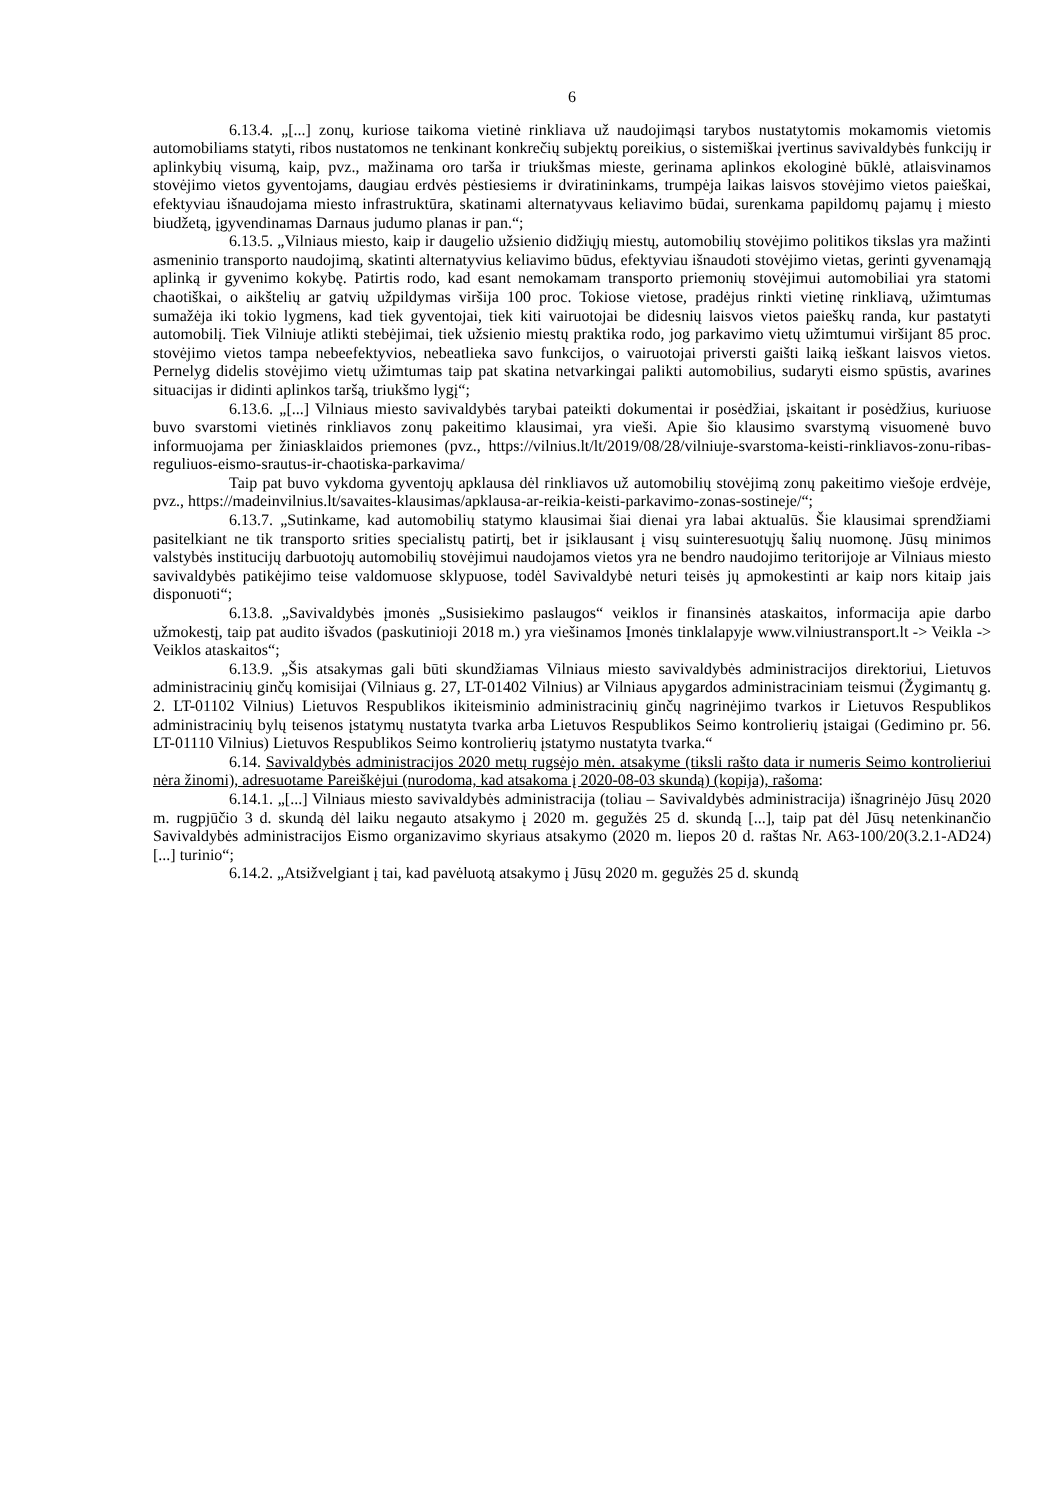6
6.13.4. „[...] zonų, kuriose taikoma vietinė rinkliava už naudojimąsi tarybos nustatytomis mokamomis vietomis automobiliams statyti, ribos nustatomos ne tenkinant konkrečių subjektų poreikius, o sistemiškai įvertinus savivaldybės funkcijų ir aplinkybių visumą, kaip, pvz., mažinama oro tarša ir triukšmas mieste, gerinama aplinkos ekologinė būklė, atlaisvinamos stovėjimo vietos gyventojams, daugiau erdvės pėstiesiems ir dviratininkams, trumpėja laikas laisvos stovėjimo vietos paieškai, efektyviau išnaudojama miesto infrastruktūra, skatinami alternatyvaus keliavimo būdai, surenkama papildomų pajamų į miesto biudžetą, įgyvendinamas Darnaus judumo planas ir pan.“;
6.13.5. „Vilniaus miesto, kaip ir daugelio užsienio didžiųjų miestų, automobilių stovėjimo politikos tikslas yra mažinti asmeninio transporto naudojimą, skatinti alternatyvius keliavimo būdus, efektyviau išnaudoti stovėjimo vietas, gerinti gyvenamąją aplinką ir gyvenimo kokybę. Patirtis rodo, kad esant nemokamam transporto priemonių stovėjimui automobiliai yra statomi chaotiškai, o aikštelių ar gatvių užpildymas viršija 100 proc. Tokiose vietose, pradėjus rinkti vietinę rinkliavą, užimtumas sumažėja iki tokio lygmens, kad tiek gyventojai, tiek kiti vairuotojai be didesnių laisvos vietos paieškų randa, kur pastatyti automobilį. Tiek Vilniuje atlikti stebėjimai, tiek užsienio miestų praktika rodo, jog parkavimo vietų užimtumui viršijant 85 proc. stovėjimo vietos tampa nebeefektyvios, nebeatlieka savo funkcijos, o vairuotojai priversti gaišti laiką ieškant laisvos vietos. Pernelyg didelis stovėjimo vietų užimtumas taip pat skatina netvarkingai palikti automobilius, sudaryti eismo spūstis, avarines situacijas ir didinti aplinkos taršą, triukšmo lygį“;
6.13.6. „[...] Vilniaus miesto savivaldybės tarybai pateikti dokumentai ir posėdžiai, įskaitant ir posėdžius, kuriuose buvo svarstomi vietinės rinkliavos zonų pakeitimo klausimai, yra vieši. Apie šio klausimo svarstymą visuomenė buvo informuojama per žiniasklaidos priemones (pvz., https://vilnius.lt/lt/2019/08/28/vilniuje-svarstoma-keisti-rinkliavos-zonu-ribas-reguliuos-eismo-srautus-ir-chaotiska-parkavima/
Taip pat buvo vykdoma gyventojų apklausa dėl rinkliavos už automobilių stovėjimą zonų pakeitimo viešoje erdvėje, pvz., https://madeinvilnius.lt/savaites-klausimas/apklausa-ar-reikia-keisti-parkavimo-zonas-sostineje/“;
6.13.7. „Sutinkame, kad automobilių statymo klausimai šiai dienai yra labai aktualūs. Šie klausimai sprendžiami pasitelkiant ne tik transporto srities specialistų patirtį, bet ir įsiklausant į visų suinteresuotųjų šalių nuomonę. Jūsų minimos valstybės institucijų darbuotojų automobilių stovėjimui naudojamos vietos yra ne bendro naudojimo teritorijoje ar Vilniaus miesto savivaldybės patikėjimo teise valdomuose sklypuose, todėl Savivaldybė neturi teisės jų apmokestinti ar kaip nors kitaip jais disponuoti“;
6.13.8. „Savivaldybės įmonės „Susisiekimo paslaugos“ veiklos ir finansinės ataskaitos, informacija apie darbo užmokestį, taip pat audito išvados (paskutinioji 2018 m.) yra viešinamos Įmonės tinklalapyje www.vilniustransport.lt -> Veikla -> Veiklos ataskaitos“;
6.13.9. „Šis atsakymas gali būti skundžiamas Vilniaus miesto savivaldybės administracijos direktoriui, Lietuvos administracinių ginčų komisijai (Vilniaus g. 27, LT-01402 Vilnius) ar Vilniaus apygardos administraciniam teismui (Žygimantų g. 2. LT-01102 Vilnius) Lietuvos Respublikos ikiteisminio administracinių ginčų nagrinėjimo tvarkos ir Lietuvos Respublikos administracinių bylų teisenos įstatymų nustatyta tvarka arba Lietuvos Respublikos Seimo kontrolierių įstaigai (Gedimino pr. 56. LT-01110 Vilnius) Lietuvos Respublikos Seimo kontrolierių įstatymo nustatyta tvarka.“
6.14. Savivaldybės administracijos 2020 metų rugsėjo mėn. atsakyme (tiksli rašto data ir numeris Seimo kontrolieriui nėra žinomi), adresuotame Pareiškėjui (nurodoma, kad atsakoma į 2020-08-03 skundą) (kopija), rašoma:
6.14.1. „[...] Vilniaus miesto savivaldybės administracija (toliau – Savivaldybės administracija) išnagrinėjo Jūsų 2020 m. rugpjūčio 3 d. skundą dėl laiku negauto atsakymo į 2020 m. gegužės 25 d. skundą [...], taip pat dėl Jūsų netenkinančio Savivaldybės administracijos Eismo organizavimo skyriaus atsakymo (2020 m. liepos 20 d. raštas Nr. A63-100/20(3.2.1-AD24) [...] turinio“;
6.14.2. „Atsižvelgiant į tai, kad pavėluotą atsakymo į Jūsų 2020 m. gegužės 25 d. skundą